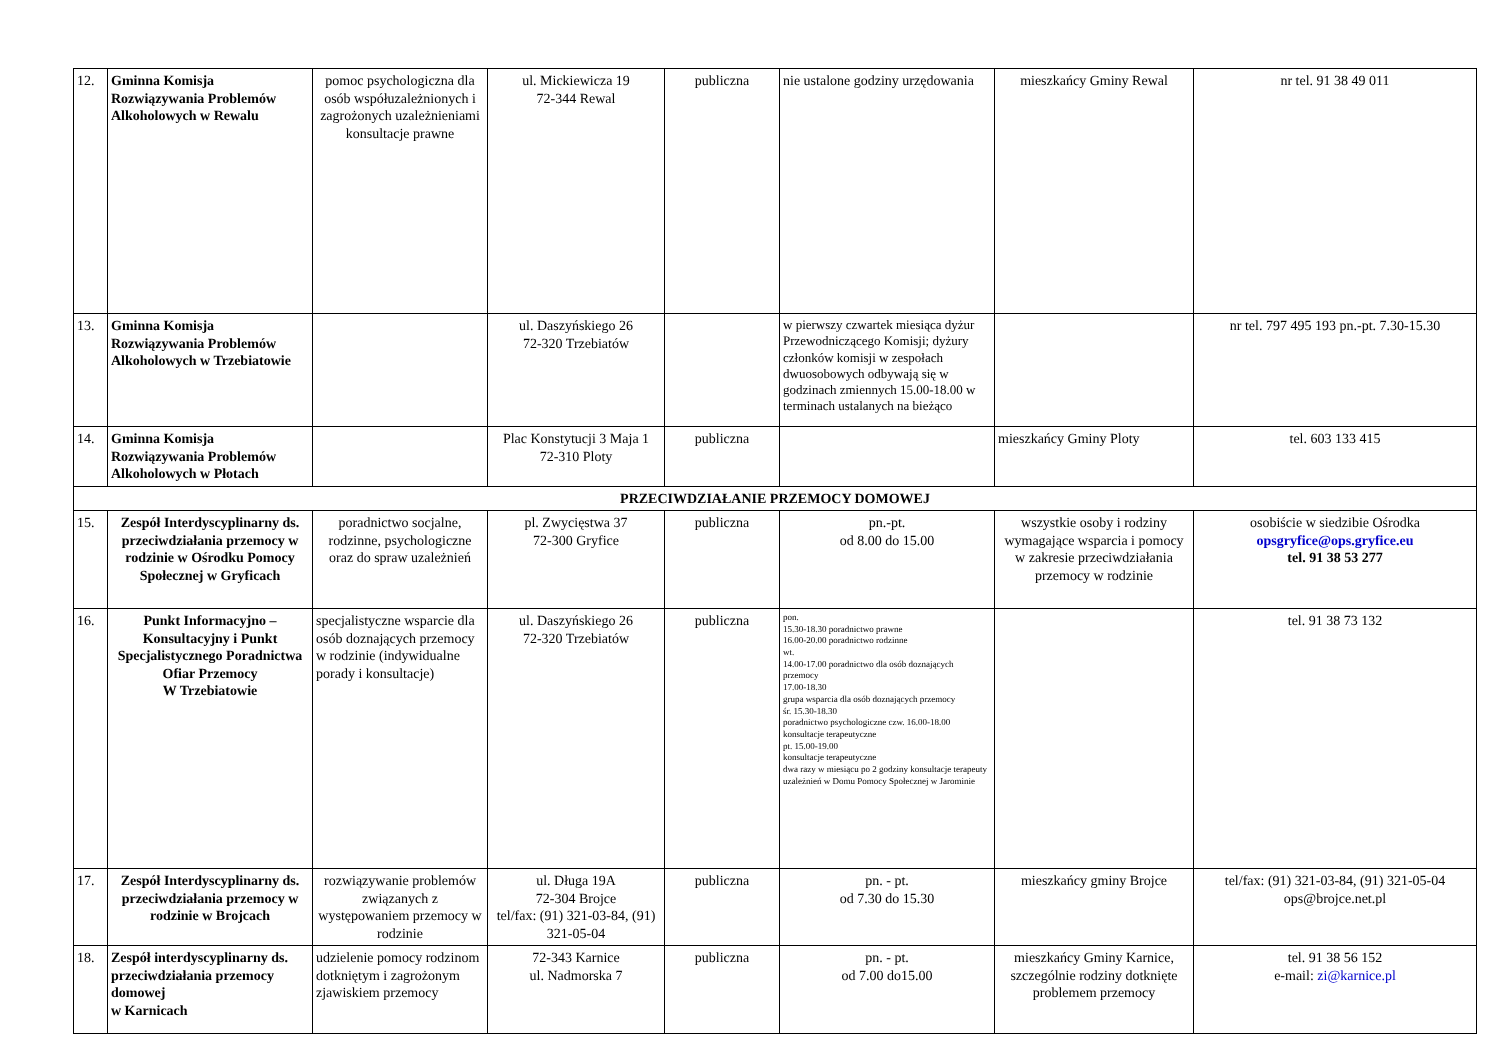| 12. | Gminna Komisja Rozwiązywania Problemów Alkoholowych w Rewalu | pomoc psychologiczna dla osób współuzależnionych i zagrożonych uzależnieniami konsultacje prawne | ul. Mickiewicza 19 72-344 Rewal | publiczna | nie ustalone godziny urzędowania | mieszkańcy Gminy Rewal | nr tel. 91 38 49 011 |
| 13. | Gminna Komisja Rozwiązywania Problemów Alkoholowych w Trzebiatowie | | ul. Daszyńskiego 26 72-320 Trzebiatów | | w pierwszy czwartek miesiąca dyżur Przewodniczącego Komisji; dyżury członków komisji w zespołach dwuosobowych odbywają się w godzinach zmiennych 15.00-18.00 w terminach ustalanych na bieżąco | | nr tel. 797 495 193 pn.-pt. 7.30-15.30 |
| 14. | Gminna Komisja Rozwiązywania Problemów Alkoholowych w Płotach | | Plac Konstytucji 3 Maja 1 72-310 Ploty | publiczna | | mieszkańcy Gminy Ploty | tel. 603 133 415 |
| PRZECIWDZIAŁANIE PRZEMOCY DOMOWEJ | | | | | | | |
| 15. | Zespół Interdyscyplinarny ds. przeciwdziałania przemocy w rodzinie w Ośrodku Pomocy Społecznej w Gryficach | poradnictwo socjalne, rodzinne, psychologiczne oraz do spraw uzależnień | pl. Zwycięstwa 37 72-300 Gryfice | publiczna | pn.-pt. od 8.00 do 15.00 | wszystkie osoby i rodziny wymagające wsparcia i pomocy w zakresie przeciwdziałania przemocy w rodzinie | osobiście w siedzibie Ośrodka opsgryfice@ops.gryfice.eu tel. 91 38 53 277 |
| 16. | Punkt Informacyjno – Konsultacyjny i Punkt Specjalistycznego Poradnictwa Ofiar Przemocy W Trzebiatowie | specjalistyczne wsparcie dla osób doznających przemocy w rodzinie (indywidualne porady i konsultacje) | ul. Daszyńskiego 26 72-320 Trzebiatów | publiczna | pon. 15.30-18.30 poradnictwo prawne 16.00-20.00 poradnictwo rodzinne wt. 14.00-17.00 poradnictwo dla osób doznających przemocy 17.00-18.30 grupa wsparcia dla osób doznających przemocy śr. 15.30-18.30 poradnictwo psychologiczne czw. 16.00-18.00 konsultacje terapeutyczne pt. 15.00-19.00 konsultacje terapeutyczne dwa razy w miesiącu po 2 godziny konsultacje terapeuty uzależnień w Domu Pomocy Społecznej w Jarominie | | tel. 91 38 73 132 |
| 17. | Zespół Interdyscyplinarny ds. przeciwdziałania przemocy w rodzinie w Brojcach | rozwiązywanie problemów związanych z występowaniem przemocy w rodzinie | ul. Długa 19A 72-304 Brojce tel/fax: (91) 321-03-84, (91) 321-05-04 | publiczna | pn. - pt. od 7.30 do 15.30 | mieszkańcy gminy Brojce | tel/fax: (91) 321-03-84, (91) 321-05-04 ops@brojce.net.pl |
| 18. | Zespół interdyscyplinarny ds. przeciwdziałania przemocy domowej w Karnicach | udzielenie pomocy rodzinom dotkniętym i zagrożonym zjawiskiem przemocy | 72-343 Karnice ul. Nadmorska 7 | publiczna | pn. - pt. od 7.00 do15.00 | mieszkańcy Gminy Karnice, szczególnie rodziny dotknięte problemem przemocy | tel. 91 38 56 152 e-mail: zi@karnice.pl |